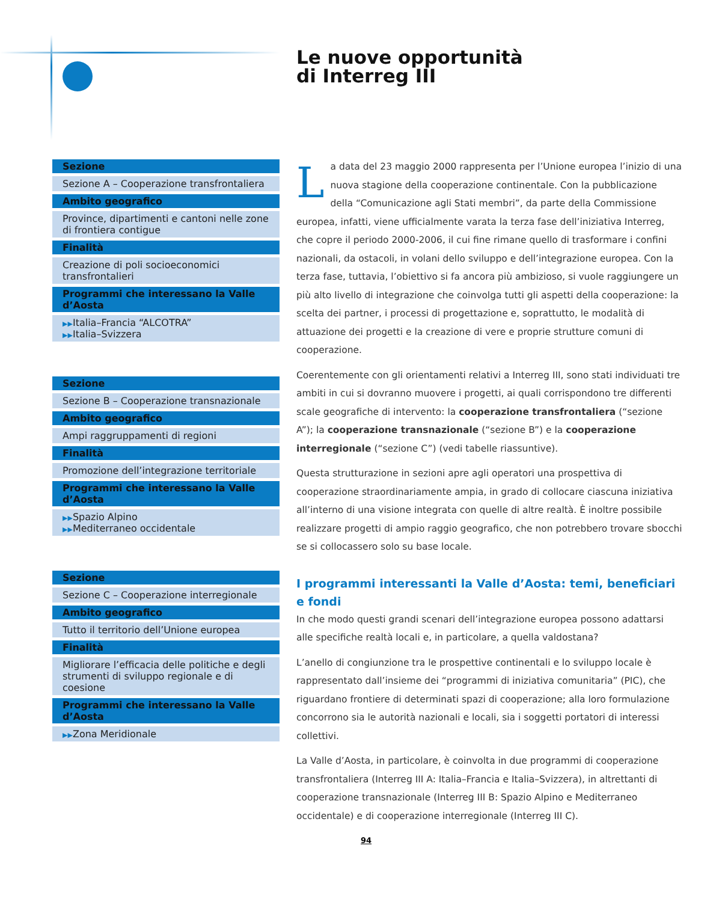| Sezione |
| --- |
| Sezione A – Cooperazione transfrontaliera |
| Ambito geografico |
| Province, dipartimenti e cantoni nelle zone di frontiera contigue |
| Finalità |
| Creazione di poli socioeconomici transfrontalieri |
| Programmi che interessano la Valle d’Aosta |
| ▶▶ Italia–Francia “ALCOTRA” ▶▶ Italia–Svizzera |
| Sezione |
| --- |
| Sezione B – Cooperazione transnazionale |
| Ambito geografico |
| Ampi raggruppamenti di regioni |
| Finalità |
| Promozione dell’integrazione territoriale |
| Programmi che interessano la Valle d’Aosta |
| ▶▶ Spazio Alpino ▶▶ Mediterraneo occidentale |
| Sezione |
| --- |
| Sezione C – Cooperazione interregionale |
| Ambito geografico |
| Tutto il territorio dell’Unione europea |
| Finalità |
| Migliorare l’efficacia delle politiche e degli strumenti di sviluppo regionale e di coesione |
| Programmi che interessano la Valle d’Aosta |
| ▶▶ Zona Meridionale |
Le nuove opportunità
di Interreg III
La data del 23 maggio 2000 rappresenta per l’Unione europea l’inizio di una nuova stagione della cooperazione continentale. Con la pubblicazione della “Comunicazione agli Stati membri”, da parte della Commissione europea, infatti, viene ufficialmente varata la terza fase dell’iniziativa Interreg, che copre il periodo 2000-2006, il cui fine rimane quello di trasformare i confini nazionali, da ostacoli, in volani dello sviluppo e dell’integrazione europea. Con la terza fase, tuttavia, l’obiettivo si fa ancora più ambizioso, si vuole raggiungere un più alto livello di integrazione che coinvolga tutti gli aspetti della cooperazione: la scelta dei partner, i processi di progettazione e, soprattutto, le modalità di attuazione dei progetti e la creazione di vere e proprie strutture comuni di cooperazione.
Coerentemente con gli orientamenti relativi a Interreg III, sono stati individuati tre ambiti in cui si dovranno muovere i progetti, ai quali corrispondono tre differenti scale geografiche di intervento: la cooperazione transfrontaliera (“sezione A”); la cooperazione transnazionale (“sezione B”) e la cooperazione interregionale (“sezione C”) (vedi tabelle riassuntive).
Questa strutturazione in sezioni apre agli operatori una prospettiva di cooperazione straordinariamente ampia, in grado di collocare ciascuna iniziativa all’interno di una visione integrata con quelle di altre realtà. È inoltre possibile realizzare progetti di ampio raggio geografico, che non potrebbero trovare sbocchi se si collocassero solo su base locale.
I programmi interessanti la Valle d’Aosta: temi, beneficiari e fondi
In che modo questi grandi scenari dell’integrazione europea possono adattarsi alle specifiche realtà locali e, in particolare, a quella valdostana?
L’anello di congiunzione tra le prospettive continentali e lo sviluppo locale è rappresentato dall’insieme dei “programmi di iniziativa comunitaria” (PIC), che riguardano frontiere di determinati spazi di cooperazione; alla loro formulazione concorrono sia le autorità nazionali e locali, sia i soggetti portatori di interessi collettivi.
La Valle d’Aosta, in particolare, è coinvolta in due programmi di cooperazione transfrontaliera (Interreg III A: Italia–Francia e Italia–Svizzera), in altrettanti di cooperazione transnazionale (Interreg III B: Spazio Alpino e Mediterraneo occidentale) e di cooperazione interregionale (Interreg III C).
94